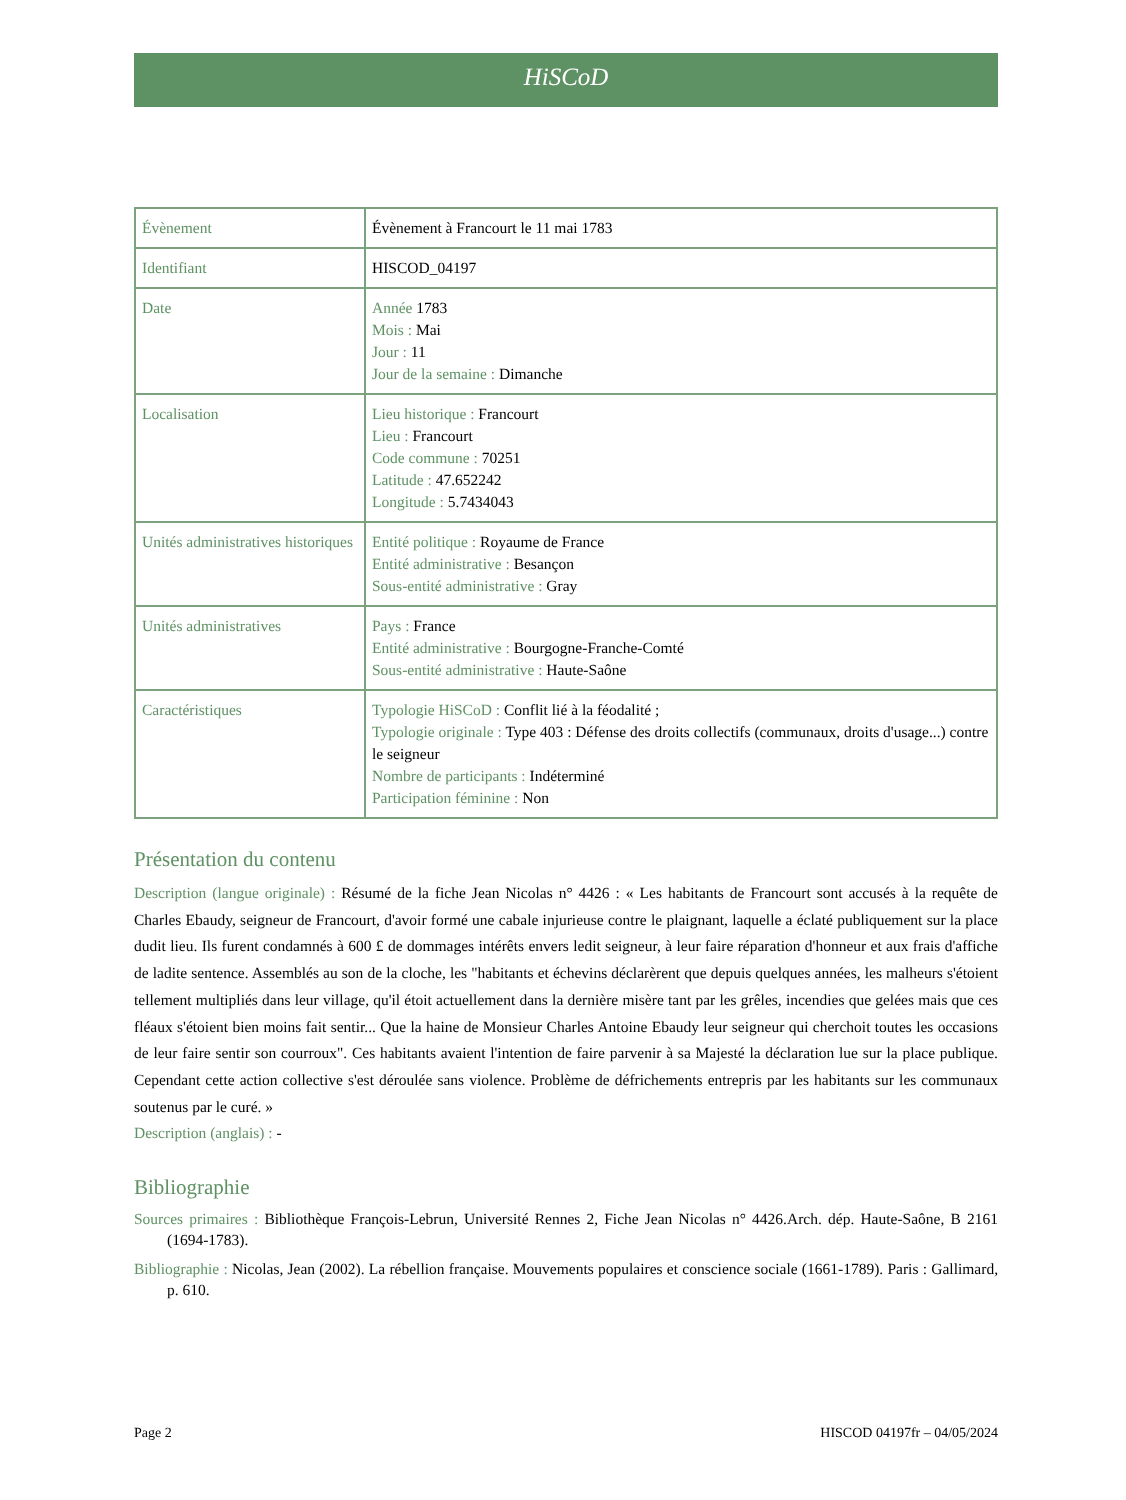HiSCoD
| Évènement | Évènement à Francourt le 11 mai 1783 |
| Identifiant | HISCOD_04197 |
| Date | Année 1783 Mois : Mai Jour : 11 Jour de la semaine : Dimanche |
| Localisation | Lieu historique : Francourt Lieu : Francourt Code commune : 70251 Latitude : 47.652242 Longitude : 5.7434043 |
| Unités administratives historiques | Entité politique : Royaume de France Entité administrative : Besançon Sous-entité administrative : Gray |
| Unités administratives | Pays : France Entité administrative : Bourgogne-Franche-Comté Sous-entité administrative : Haute-Saône |
| Caractéristiques | Typologie HiSCoD : Conflit lié à la féodalité ; Typologie originale : Type 403 : Défense des droits collectifs (communaux, droits d'usage...) contre le seigneur Nombre de participants : Indéterminé Participation féminine : Non |
Présentation du contenu
Description (langue originale) : Résumé de la fiche Jean Nicolas n° 4426 : « Les habitants de Francourt sont accusés à la requête de Charles Ebaudy, seigneur de Francourt, d'avoir formé une cabale injurieuse contre le plaignant, laquelle a éclaté publiquement sur la place dudit lieu. Ils furent condamnés à 600 £ de dommages intérêts envers ledit seigneur, à leur faire réparation d'honneur et aux frais d'affiche de ladite sentence. Assemblés au son de la cloche, les "habitants et échevins déclarèrent que depuis quelques années, les malheurs s'étoient tellement multipliés dans leur village, qu'il étoit actuellement dans la dernière misère tant par les grêles, incendies que gelées mais que ces fléaux s'étoient bien moins fait sentir... Que la haine de Monsieur Charles Antoine Ebaudy leur seigneur qui cherchoit toutes les occasions de leur faire sentir son courroux". Ces habitants avaient l'intention de faire parvenir à sa Majesté la déclaration lue sur la place publique. Cependant cette action collective s'est déroulée sans violence. Problème de défrichements entrepris par les habitants sur les communaux soutenus par le curé. »
Description (anglais) : -
Bibliographie
Sources primaires : Bibliothèque François-Lebrun, Université Rennes 2, Fiche Jean Nicolas n° 4426.Arch. dép. Haute-Saône, B 2161 (1694-1783).
Bibliographie : Nicolas, Jean (2002). La rébellion française. Mouvements populaires et conscience sociale (1661-1789). Paris : Gallimard, p. 610.
Page 2 HISCOD 04197fr – 04/05/2024